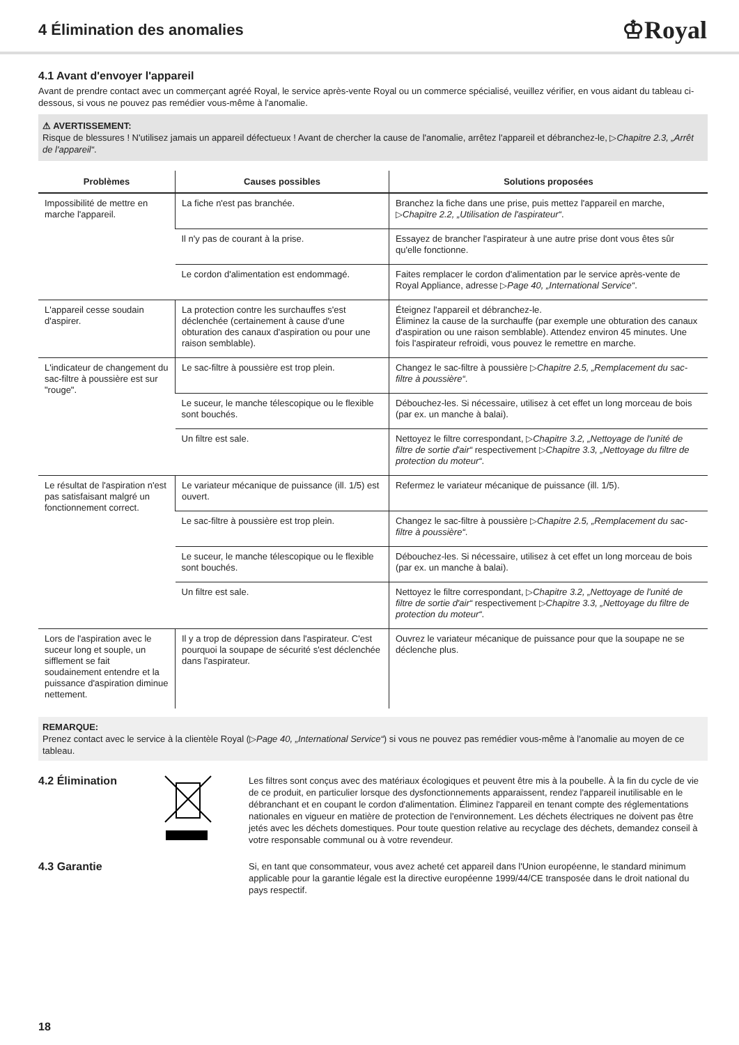4 Élimination des anomalies
♔Royal
4.1 Avant d'envoyer l'appareil
Avant de prendre contact avec un commerçant agréé Royal, le service après-vente Royal ou un commerce spécialisé, veuillez vérifier, en vous aidant du tableau ci-dessous, si vous ne pouvez pas remédier vous-même à l'anomalie.
⚠ AVERTISSEMENT:
Risque de blessures ! N'utilisez jamais un appareil défectueux ! Avant de chercher la cause de l'anomalie, arrêtez l'appareil et débranchez-le, ▷Chapitre 2.3, „Arrêt de l'appareil“.
| Problèmes | Causes possibles | Solutions proposées |
| --- | --- | --- |
| Impossibilité de mettre en marche l'appareil. | La fiche n'est pas branchée. | Branchez la fiche dans une prise, puis mettez l'appareil en marche, ▷ Chapitre 2.2, „Utilisation de l'aspirateur“ . |
| | Il n'y pas de courant à la prise. | Essayez de brancher l'aspirateur à une autre prise dont vous êtes sûr qu'elle fonctionne. |
| | Le cordon d'alimentation est endommagé. | Faites remplacer le cordon d'alimentation par le service après-vente de Royal Appliance, adresse ▷ Page 40, „International Service“ . |
| L'appareil cesse soudain d'aspirer. | La protection contre les surchauffes s'est déclenchée (certainement à cause d'une obturation des canaux d'aspiration ou pour une raison semblable). | Éteignez l'appareil et débranchez-le. Éliminez la cause de la surchauffe (par exemple une obturation des canaux d'aspiration ou une raison semblable). Attendez environ 45 minutes. Une fois l'aspirateur refroidi, vous pouvez le remettre en marche. |
| L'indicateur de changement du sac-filtre à poussière est sur "rouge". | Le sac-filtre à poussière est trop plein. | Changez le sac-filtre à poussière ▷ Chapitre 2.5, „Remplacement du sac-filtre à poussière“ . |
| | Le suceur, le manche télescopique ou le flexible sont bouchés. | Débouchez-les. Si nécessaire, utilisez à cet effet un long morceau de bois (par ex. un manche à balai). |
| | Un filtre est sale. | Nettoyez le filtre correspondant, ▷ Chapitre 3.2, „Nettoyage de l'unité de filtre de sortie d'air“ respectivement ▷ Chapitre 3.3, „Nettoyage du filtre de protection du moteur“ . |
| Le résultat de l'aspiration n'est pas satisfaisant malgré un fonctionnement correct. | Le variateur mécanique de puissance (ill. 1/5) est ouvert. | Refermez le variateur mécanique de puissance (ill. 1/5). |
| | Le sac-filtre à poussière est trop plein. | Changez le sac-filtre à poussière ▷ Chapitre 2.5, „Remplacement du sac-filtre à poussière“ . |
| | Le suceur, le manche télescopique ou le flexible sont bouchés. | Débouchez-les. Si nécessaire, utilisez à cet effet un long morceau de bois (par ex. un manche à balai). |
| | Un filtre est sale. | Nettoyez le filtre correspondant, ▷ Chapitre 3.2, „Nettoyage de l'unité de filtre de sortie d'air“ respectivement ▷ Chapitre 3.3, „Nettoyage du filtre de protection du moteur“ . |
| Lors de l'aspiration avec le suceur long et souple, un sifflement se fait soudainement entendre et la puissance d'aspiration diminue nettement. | Il y a trop de dépression dans l'aspirateur. C'est pourquoi la soupape de sécurité s'est déclenchée dans l'aspirateur. | Ouvrez le variateur mécanique de puissance pour que la soupape ne se déclenche plus. |
REMARQUE:
Prenez contact avec le service à la clientèle Royal (▷Page 40, „International Service“) si vous ne pouvez pas remédier vous-même à l'anomalie au moyen de ce tableau.
4.2 Élimination
Les filtres sont conçus avec des matériaux écologiques et peuvent être mis à la poubelle. À la fin du cycle de vie de ce produit, en particulier lorsque des dysfonctionnements apparaissent, rendez l'appareil inutilisable en le débranchant et en coupant le cordon d'alimentation. Éliminez l'appareil en tenant compte des réglementations nationales en vigueur en matière de protection de l'environnement. Les déchets électriques ne doivent pas être jetés avec les déchets domestiques. Pour toute question relative au recyclage des déchets, demandez conseil à votre responsable communal ou à votre revendeur.
4.3 Garantie
Si, en tant que consommateur, vous avez acheté cet appareil dans l'Union européenne, le standard minimum applicable pour la garantie légale est la directive européenne 1999/44/CE transposée dans le droit national du pays respectif.
18